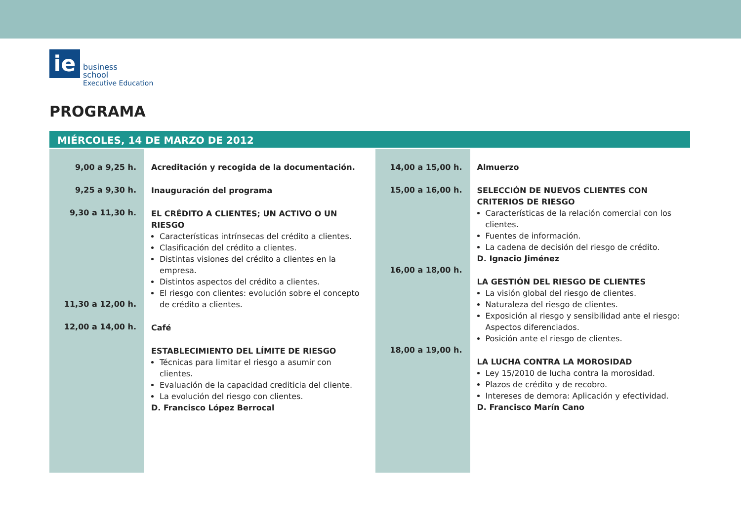ie
business
school
Executive Education
PROGRAMA
MIÉRCOLES, 14 DE MARZO DE 2012
9,00 a 9,25 h.
9,25 a 9,30 h.
9,30 a 11,30 h.
11,30 a 12,00 h.
12,00 a 14,00 h.
Acreditación y recogida de la documentación.
Inauguración del programa
EL CRÉDITO A CLIENTES; UN ACTIVO O UN RIESGO
Características intrínsecas del crédito a clientes.
Clasificación del crédito a clientes.
Distintas visiones del crédito a clientes en la empresa.
Distintos aspectos del crédito a clientes.
El riesgo con clientes: evolución sobre el concepto de crédito a clientes.
Café
ESTABLECIMIENTO DEL LÍMITE DE RIESGO
Técnicas para limitar el riesgo a asumir con clientes.
Evaluación de la capacidad crediticia del cliente.
La evolución del riesgo con clientes.
D. Francisco López Berrocal
14,00 a 15,00 h.
15,00 a 16,00 h.
16,00 a 18,00 h.
18,00 a 19,00 h.
Almuerzo
SELECCIÓN DE NUEVOS CLIENTES CON CRITERIOS DE RIESGO
Características de la relación comercial con los clientes.
Fuentes de información.
La cadena de decisión del riesgo de crédito.
D. Ignacio Jiménez
LA GESTIÓN DEL RIESGO DE CLIENTES
La visión global del riesgo de clientes.
Naturaleza del riesgo de clientes.
Exposición al riesgo y sensibilidad ante el riesgo: Aspectos diferenciados.
Posición ante el riesgo de clientes.
LA LUCHA CONTRA LA MOROSIDAD
Ley 15/2010 de lucha contra la morosidad.
Plazos de crédito y de recobro.
Intereses de demora: Aplicación y efectividad.
D. Francisco Marín Cano